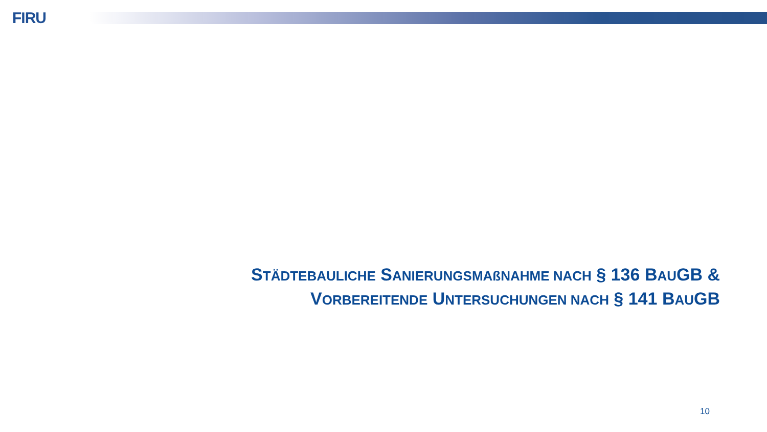FIRU
STÄDTEBAULICHE SANIERUNGSMAßNAHME NACH § 136 BAUGB &
VORBEREITENDE UNTERSUCHUNGEN NACH § 141 BAUGB
10